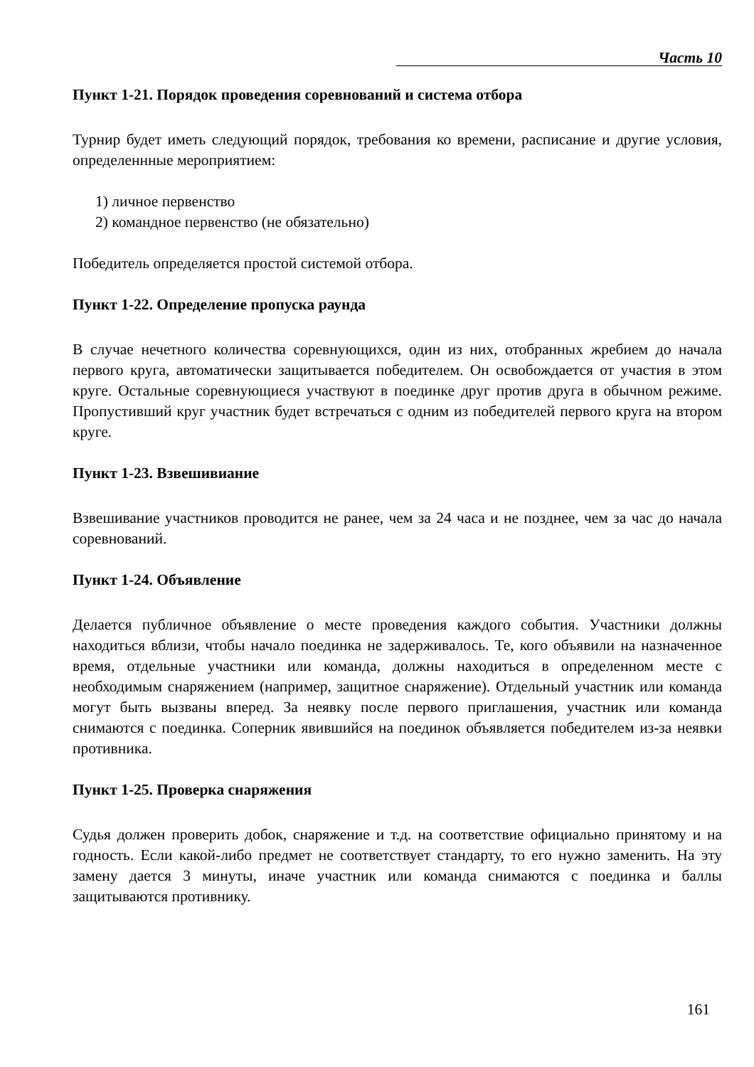Часть 10
Пункт 1-21. Порядок проведения соревнований и система отбора
Турнир будет иметь следующий порядок, требования ко времени, расписание и другие условия, определеннные мероприятием:
1) личное первенство
2) командное первенство (не обязательно)
Победитель определяется простой системой отбора.
Пункт 1-22. Определение пропуска раунда
В случае нечетного количества соревнующихся, один из них, отобранных жребием до начала первого круга, автоматически защитывается победителем. Он освобождается от участия в этом круге. Остальные соревнующиеся участвуют в поединке друг против друга в обычном режиме. Пропустивший круг участник будет встречаться с одним из победителей первого круга на втором круге.
Пункт 1-23. Взвешивиание
Взвешивание участников проводится не ранее, чем за 24 часа и не позднее, чем за час до начала соревнований.
Пункт 1-24. Объявление
Делается публичное объявление о месте проведения каждого события. Участники должны находиться вблизи, чтобы начало поединка не задерживалось. Те, кого объявили на назначенное время, отдельные участники или команда, должны находиться в определенном месте с необходимым снаряжением (например, защитное снаряжение). Отдельный участник или команда могут быть вызваны вперед. За неявку после первого приглашения, участник или команда снимаются с поединка. Соперник явившийся на поединок объявляется победителем из-за неявки противника.
Пункт 1-25. Проверка снаряжения
Судья должен проверить добок, снаряжение и т.д. на соответствие официально принятому и на годность. Если какой-либо предмет не соответствует стандарту, то его нужно заменить. На эту замену дается 3 минуты, иначе участник или команда снимаются с поединка и баллы защитываются противнику.
161